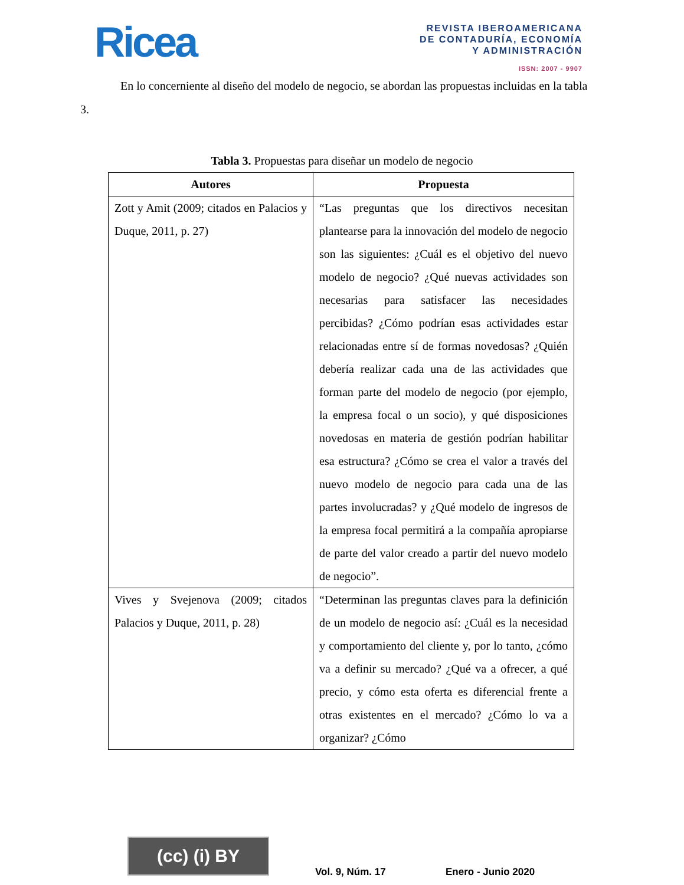Ricea
REVISTA IBEROAMERICANA
DE CONTADURÍA, ECONOMÍA
Y ADMINISTRACIÓN
ISSN: 2007 - 9907
En lo concerniente al diseño del modelo de negocio, se abordan las propuestas incluidas en la tabla 3.
Tabla 3. Propuestas para diseñar un modelo de negocio
| Autores | Propuesta |
| --- | --- |
| Zott y Amit (2009; citados en Palacios y Duque, 2011, p. 27) | “Las preguntas que los directivos necesitan plantearse para la innovación del modelo de negocio son las siguientes: ¿Cuál es el objetivo del nuevo modelo de negocio? ¿Qué nuevas actividades son necesarias para satisfacer las necesidades percibidas? ¿Cómo podrían esas actividades estar relacionadas entre sí de formas novedosas? ¿Quién debería realizar cada una de las actividades que forman parte del modelo de negocio (por ejemplo, la empresa focal o un socio), y qué disposiciones novedosas en materia de gestión podrían habilitar esa estructura? ¿Cómo se crea el valor a través del nuevo modelo de negocio para cada una de las partes involucradas? y ¿Qué modelo de ingresos de la empresa focal permitirá a la compañía apropiarse de parte del valor creado a partir del nuevo modelo de negocio”. |
| Vives y Svejenova (2009; citados Palacios y Duque, 2011, p. 28) | “Determinan las preguntas claves para la definición de un modelo de negocio así: ¿Cuál es la necesidad y comportamiento del cliente y, por lo tanto, ¿cómo va a definir su mercado? ¿Qué va a ofrecer, a qué precio, y cómo esta oferta es diferencial frente a otras existentes en el mercado? ¿Cómo lo va a organizar? ¿Cómo |
(cc) (i) BY
Vol. 9, Núm. 17 Enero - Junio 2020